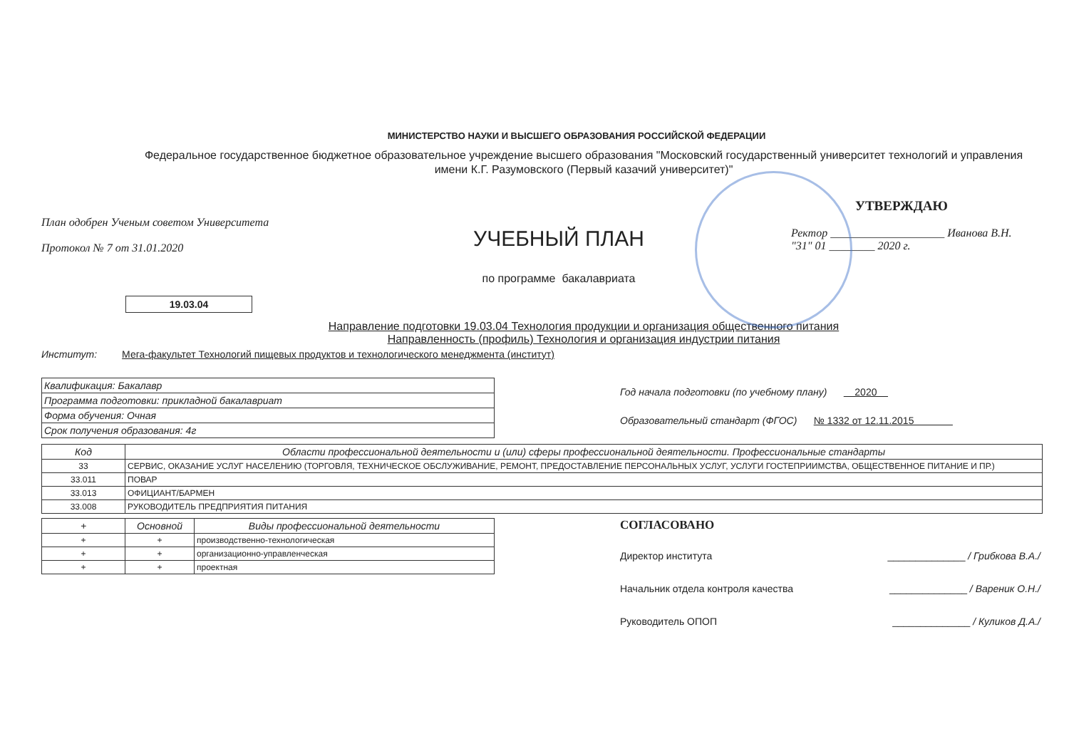МИНИСТЕРСТВО НАУКИ И ВЫСШЕГО ОБРАЗОВАНИЯ РОССИЙСКОЙ ФЕДЕРАЦИИ
Федеральное государственное бюджетное образовательное учреждение высшего образования "Московский государственный университет технологий и управления имени К.Г. Разумовского (Первый казачий университет)"
План одобрен Ученым советом Университета
Протокол № 7 от 31.01.2020
УЧЕБНЫЙ ПЛАН
по программе бакалавриата
УТВЕРЖДАЮ
Ректор ____________________ Иванова В.Н.
"31" 01 ________ 2020 г.
19.03.04
Направление подготовки 19.03.04 Технология продукции и организация общественного питания
Направленность (профиль) Технология и организация индустрии питания
Институт: Мега-факультет Технологий пищевых продуктов и технологического менеджмента (институт)
| Квалификация: Бакалавр |
| Программа подготовки: прикладной бакалавриат |
| Форма обучения: Очная |
| Срок получения образования: 4г |
Год начала подготовки (по учебному плану) 2020
Образовательный стандарт (ФГОС) № 1332 от 12.11.2015
| Код | Области профессиональной деятельности и (или) сферы профессиональной деятельности. Профессиональные стандарты |
| --- | --- |
| 33 | СЕРВИС, ОКАЗАНИЕ УСЛУГ НАСЕЛЕНИЮ (ТОРГОВЛЯ, ТЕХНИЧЕСКОЕ ОБСЛУЖИВАНИЕ, РЕМОНТ, ПРЕДОСТАВЛЕНИЕ ПЕРСОНАЛЬНЫХ УСЛУГ, УСЛУГИ ГОСТЕПРИИМСТВА, ОБЩЕСТВЕННОЕ ПИТАНИЕ И ПР.) |
| 33.011 | ПОВАР |
| 33.013 | ОФИЦИАНТ/БАРМЕН |
| 33.008 | РУКОВОДИТЕЛЬ ПРЕДПРИЯТИЯ ПИТАНИЯ |
| + | Основной | Виды профессиональной деятельности |
| --- | --- | --- |
| + | + | производственно-технологическая |
| + | + | организационно-управленческая |
| + | + | проектная |
СОГЛАСОВАНО
Директор института ______________ / Грибкова В.А./
Начальник отдела контроля качества ______________ / Вареник О.Н./
Руководитель ОПОП ______________ / Куликов Д.А./